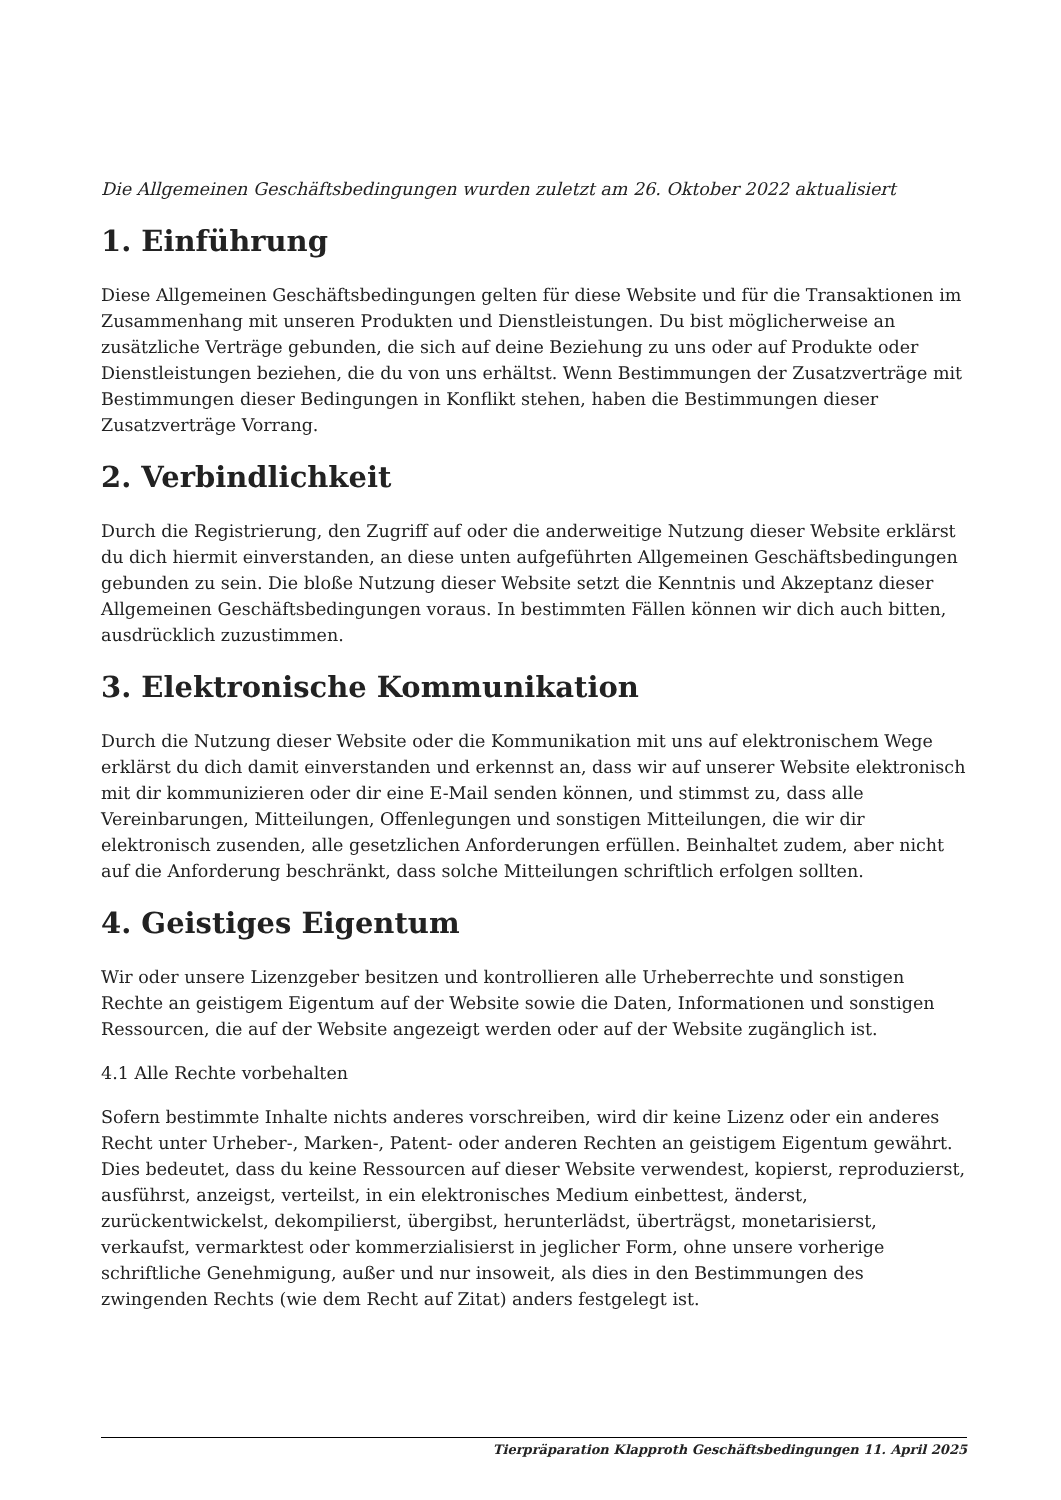Die Allgemeinen Geschäftsbedingungen wurden zuletzt am 26. Oktober 2022 aktualisiert
1. Einführung
Diese Allgemeinen Geschäftsbedingungen gelten für diese Website und für die Transaktionen im Zusammenhang mit unseren Produkten und Dienstleistungen. Du bist möglicherweise an zusätzliche Verträge gebunden, die sich auf deine Beziehung zu uns oder auf Produkte oder Dienstleistungen beziehen, die du von uns erhältst. Wenn Bestimmungen der Zusatzverträge mit Bestimmungen dieser Bedingungen in Konflikt stehen, haben die Bestimmungen dieser Zusatzverträge Vorrang.
2. Verbindlichkeit
Durch die Registrierung, den Zugriff auf oder die anderweitige Nutzung dieser Website erklärst du dich hiermit einverstanden, an diese unten aufgeführten Allgemeinen Geschäftsbedingungen gebunden zu sein. Die bloße Nutzung dieser Website setzt die Kenntnis und Akzeptanz dieser Allgemeinen Geschäftsbedingungen voraus. In bestimmten Fällen können wir dich auch bitten, ausdrücklich zuzustimmen.
3. Elektronische Kommunikation
Durch die Nutzung dieser Website oder die Kommunikation mit uns auf elektronischem Wege erklärst du dich damit einverstanden und erkennst an, dass wir auf unserer Website elektronisch mit dir kommunizieren oder dir eine E-Mail senden können, und stimmst zu, dass alle Vereinbarungen, Mitteilungen, Offenlegungen und sonstigen Mitteilungen, die wir dir elektronisch zusenden, alle gesetzlichen Anforderungen erfüllen. Beinhaltet zudem, aber nicht auf die Anforderung beschränkt, dass solche Mitteilungen schriftlich erfolgen sollten.
4. Geistiges Eigentum
Wir oder unsere Lizenzgeber besitzen und kontrollieren alle Urheberrechte und sonstigen Rechte an geistigem Eigentum auf der Website sowie die Daten, Informationen und sonstigen Ressourcen, die auf der Website angezeigt werden oder auf der Website zugänglich ist.
4.1 Alle Rechte vorbehalten
Sofern bestimmte Inhalte nichts anderes vorschreiben, wird dir keine Lizenz oder ein anderes Recht unter Urheber-, Marken-, Patent- oder anderen Rechten an geistigem Eigentum gewährt. Dies bedeutet, dass du keine Ressourcen auf dieser Website verwendest, kopierst, reproduzierst, ausführst, anzeigst, verteilst, in ein elektronisches Medium einbettest, änderst, zurückentwickelst, dekompilierst, übergibst, herunterlädst, überträgst, monetarisierst, verkaufst, vermarktest oder kommerzialisierst in jeglicher Form, ohne unsere vorherige schriftliche Genehmigung, außer und nur insoweit, als dies in den Bestimmungen des zwingenden Rechts (wie dem Recht auf Zitat) anders festgelegt ist.
Tierpräparation Klapproth Geschäftsbedingungen 11. April 2025